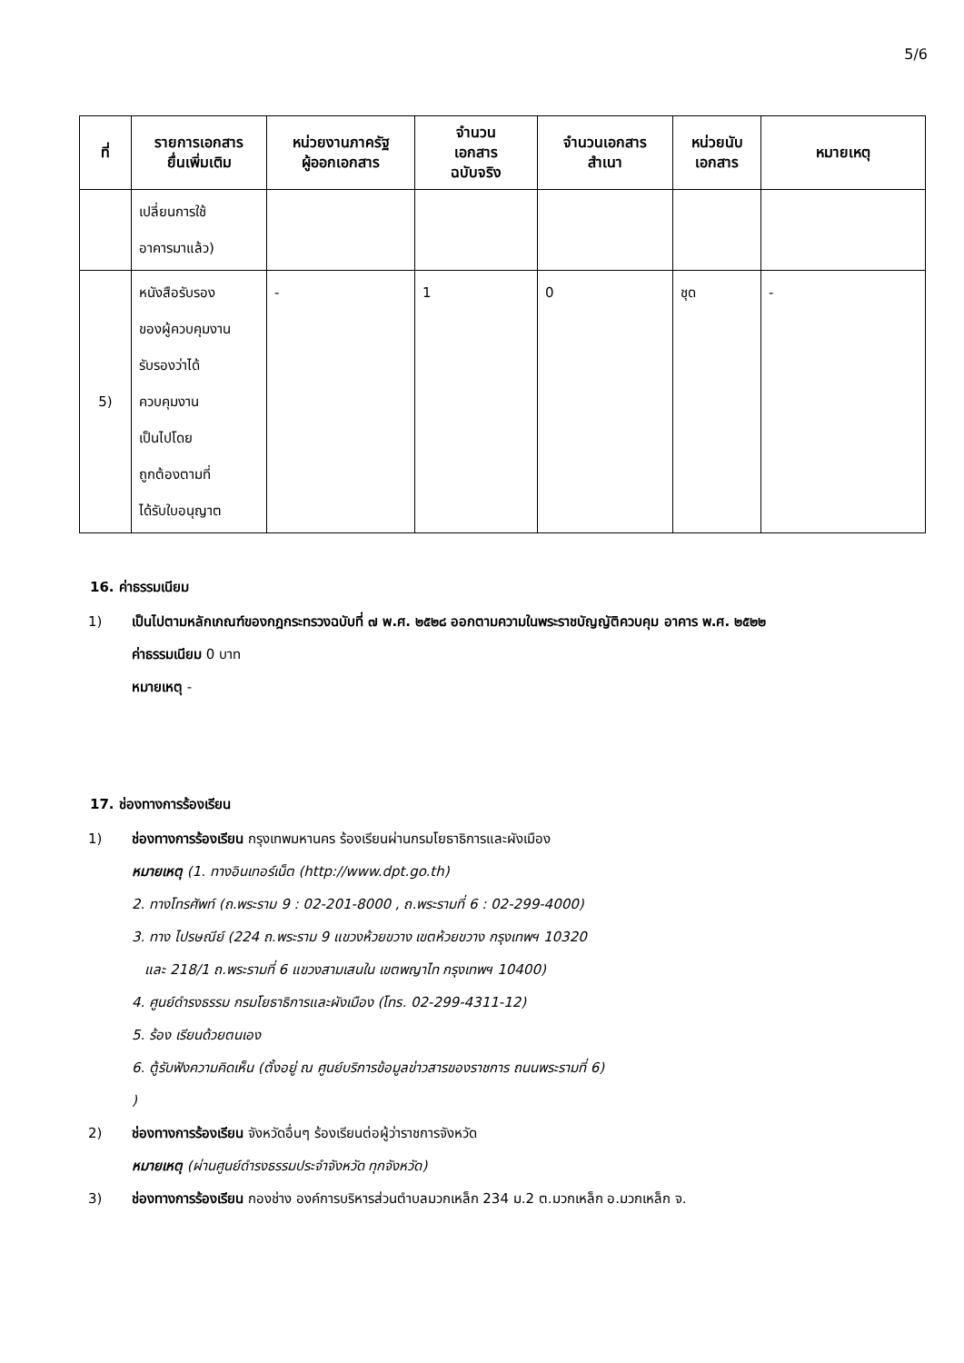5/6
| ที่ | รายการเอกสาร ยื่นเพิ่มเติม | หน่วยงานภาครัฐ ผู้ออกเอกสาร | จำนวน เอกสาร ฉบับจริง | จำนวนเอกสาร สำเนา | หน่วยนับ เอกสาร | หมายเหตุ |
| --- | --- | --- | --- | --- | --- | --- |
| | เปลี่ยนการใช้ อาคารมาแล้ว) | | | | | |
| 5) | หนังสือรับรอง ของผู้ควบคุมงาน รับรองว่าได้ ควบคุมงาน เป็นไปโดย ถูกต้องตามที่ ได้รับใบอนุญาต | - | 1 | 0 | ชุด | - |
16. ค่าธรรมเนียม
1) เป็นไปตามหลักเกณฑ์ของกฎกระทรวงฉบับที่ ๗ พ.ศ. ๒๕๒๘ ออกตามความในพระราชบัญญัติควบคุม อาคาร พ.ศ. ๒๕๒๒
ค่าธรรมเนียม 0 บาท
หมายเหตุ -
17. ช่องทางการร้องเรียน
1) ช่องทางการร้องเรียน กรุงเทพมหานคร ร้องเรียนผ่านกรมโยธาธิการและผังเมือง
หมายเหตุ (1. ทางอินเทอร์เน็ต (http://www.dpt.go.th)
2. ทางโทรศัพท์ (ถ.พระราม 9 : 02-201-8000 , ถ.พระรามที่ 6 : 02-299-4000)
3. ทาง ไปรษณีย์ (224 ถ.พระราม 9 แขวงห้วยขวาง เขตห้วยขวาง กรุงเทพฯ 10320
และ 218/1 ถ.พระรามที่ 6 แขวงสามเสนใน เขตพญาไท กรุงเทพฯ 10400)
4. ศูนย์ดำรงธรรม กรมโยธาธิการและผังเมือง (โทร. 02-299-4311-12)
5. ร้อง เรียนด้วยตนเอง
6. ตู้รับฟังความคิดเห็น (ตั้งอยู่ ณ ศูนย์บริการข้อมูลข่าวสารของราชการ ถนนพระรามที่ 6)
)
2) ช่องทางการร้องเรียน จังหวัดอื่นๆ ร้องเรียนต่อผู้ว่าราชการจังหวัด
หมายเหตุ (ผ่านศูนย์ดำรงธรรมประจำจังหวัด ทุกจังหวัด)
3) ช่องทางการร้องเรียน กองช่าง องค์การบริหารส่วนตำบลมวกเหล็ก 234 ม.2 ต.มวกเหล็ก อ.มวกเหล็ก จ.